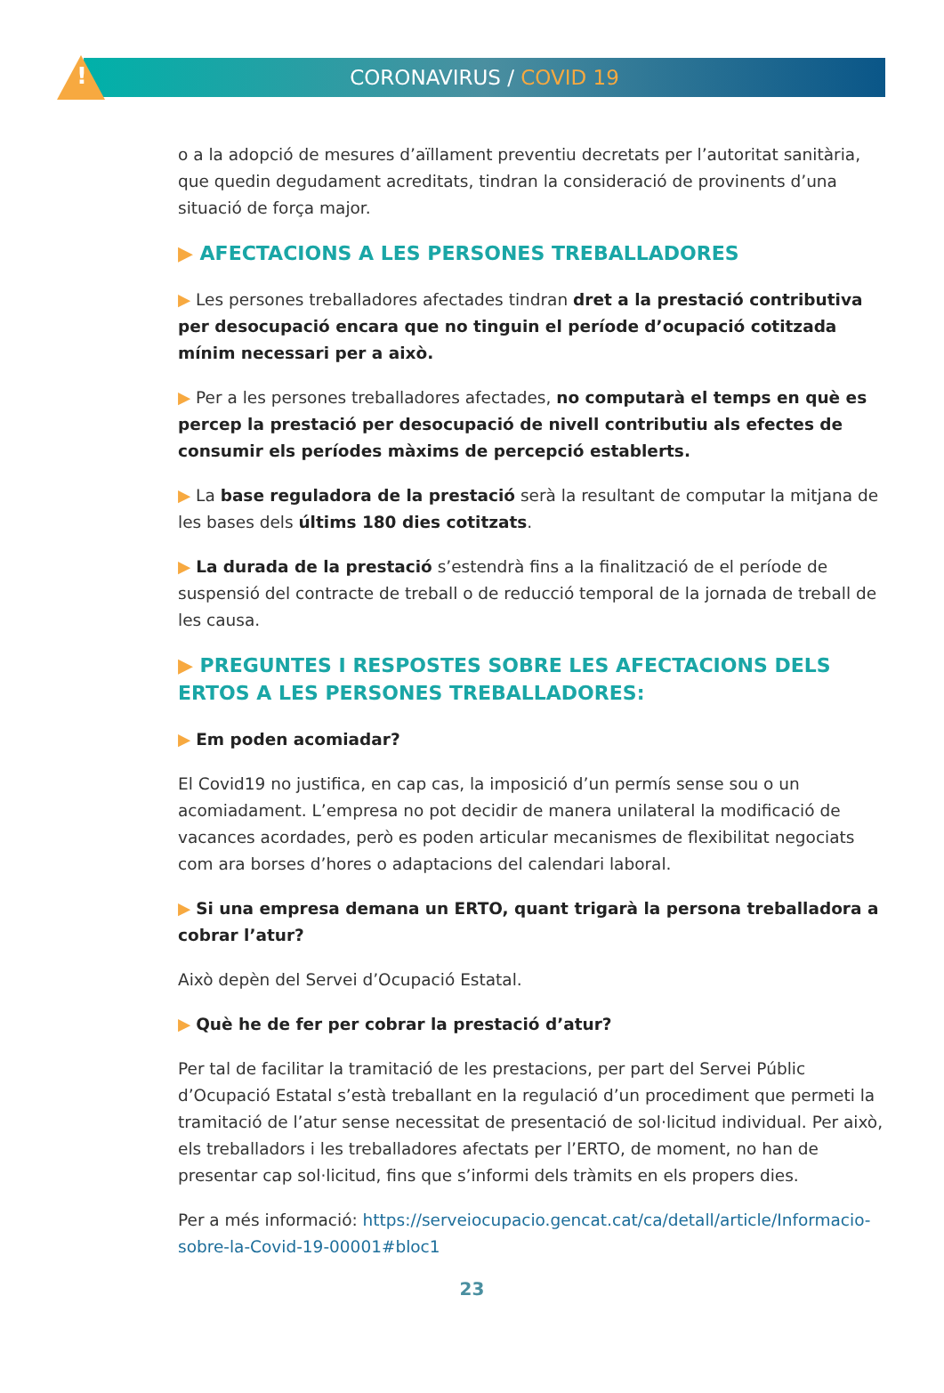!
CORONAVIRUS / COVID 19
o a la adopció de mesures d’aïllament preventiu decretats per l’autoritat sanitària, que quedin degudament acreditats, tindran la consideració de provinents d’una situació de força major.
▶ AFECTACIONS A LES PERSONES TREBALLADORES
▶ Les persones treballadores afectades tindran dret a la prestació contributiva per desocupació encara que no tinguin el període d’ocupació cotitzada mínim necessari per a això.
▶ Per a les persones treballadores afectades, no computarà el temps en què es percep la prestació per desocupació de nivell contributiu als efectes de consumir els períodes màxims de percepció establerts.
▶ La base reguladora de la prestació serà la resultant de computar la mitjana de les bases dels últims 180 dies cotitzats.
▶ La durada de la prestació s’estendrà fins a la finalització de el període de suspensió del contracte de treball o de reducció temporal de la jornada de treball de les causa.
▶ PREGUNTES I RESPOSTES SOBRE LES AFECTACIONS DELS ERTOS A LES PERSONES TREBALLADORES:
▶ Em poden acomiadar?
El Covid19 no justifica, en cap cas, la imposició d’un permís sense sou o un acomiadament. L’empresa no pot decidir de manera unilateral la modificació de vacances acordades, però es poden articular mecanismes de flexibilitat negociats com ara borses d’hores o adaptacions del calendari laboral.
▶ Si una empresa demana un ERTO, quant trigarà la persona treballadora a cobrar l’atur?
Això depèn del Servei d’Ocupació Estatal.
▶ Què he de fer per cobrar la prestació d’atur?
Per tal de facilitar la tramitació de les prestacions, per part del Servei Públic d’Ocupació Estatal s’està treballant en la regulació d’un procediment que permeti la tramitació de l’atur sense necessitat de presentació de sol·licitud individual. Per això, els treballadors i les treballadores afectats per l’ERTO, de moment, no han de presentar cap sol·licitud, fins que s’informi dels tràmits en els propers dies.
Per a més informació: https://serveiocupacio.gencat.cat/ca/detall/article/Informacio-sobre-la-Covid-19-00001#bloc1
23